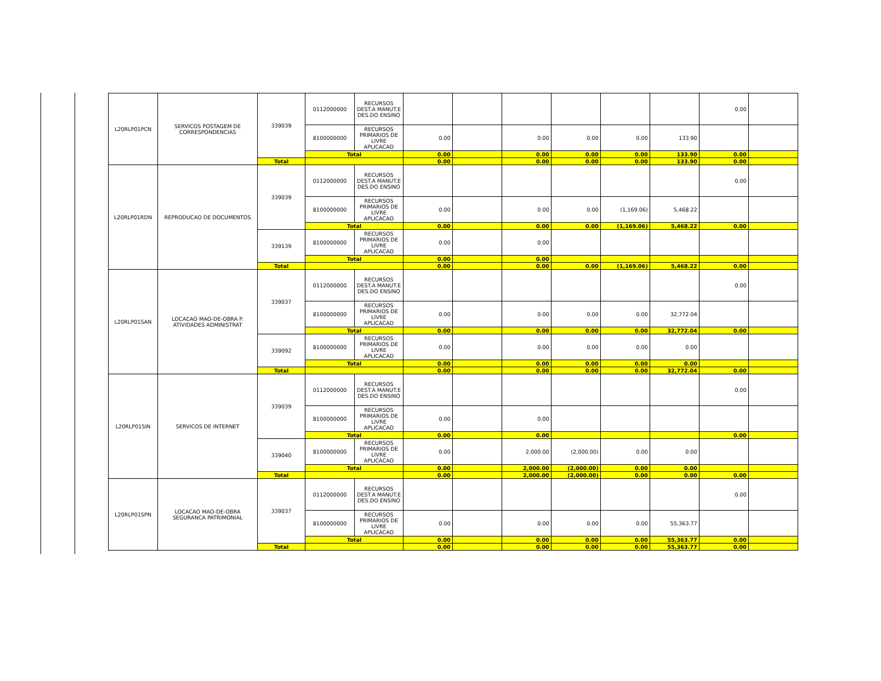| L20RLP01PCN | SERVICOS POSTAGEM DE CORRESPONDENCIAS | 339039 | 0112000000 | RECURSOS DEST.A MANUT.E DES.DO ENSINO | | | | | | | 0.00 | |
| | | | 8100000000 | RECURSOS PRIMARIOS DE LIVRE APLICACAO | 0.00 | | 0.00 | 0.00 | 0.00 | 133.90 | | |
| | | | Total | | 0.00 | | 0.00 | 0.00 | 0.00 | 133.90 | 0.00 | |
| | | Total | | | 0.00 | | 0.00 | 0.00 | 0.00 | 133.90 | 0.00 | |
| L20RLP01RDN | REPRODUCAO DE DOCUMENTOS | 339039 | 0112000000 | RECURSOS DEST.A MANUT.E DES.DO ENSINO | | | | | | | 0.00 | |
| | | | 8100000000 | RECURSOS PRIMARIOS DE LIVRE APLICACAO | 0.00 | | 0.00 | 0.00 | (1,169.06) | 5,468.22 | | |
| | | | Total | | 0.00 | | 0.00 | 0.00 | (1,169.06) | 5,468.22 | 0.00 | |
| | | 339139 | 8100000000 | RECURSOS PRIMARIOS DE LIVRE APLICACAO | 0.00 | | 0.00 | | | | | |
| | | | Total | | 0.00 | | 0.00 | | | | | |
| | | Total | | | 0.00 | | 0.00 | 0.00 | (1,169.06) | 5,468.22 | 0.00 | |
| L20RLP01SAN | LOCACAO MAO-DE-OBRA P. ATIVIDADES ADMINISTRAT | 339037 | 0112000000 | RECURSOS DEST.A MANUT.E DES.DO ENSINO | | | | | | | 0.00 | |
| | | | 8100000000 | RECURSOS PRIMARIOS DE LIVRE APLICACAO | 0.00 | | 0.00 | 0.00 | 0.00 | 32,772.04 | | |
| | | | Total | | 0.00 | | 0.00 | 0.00 | 0.00 | 32,772.04 | 0.00 | |
| | | 339092 | 8100000000 | RECURSOS PRIMARIOS DE LIVRE APLICACAO | 0.00 | | 0.00 | 0.00 | 0.00 | 0.00 | | |
| | | | Total | | 0.00 | | 0.00 | 0.00 | 0.00 | 0.00 | | |
| | | Total | | | 0.00 | | 0.00 | 0.00 | 0.00 | 32,772.04 | 0.00 | |
| L20RLP01SIN | SERVICOS DE INTERNET | 339039 | 0112000000 | RECURSOS DEST.A MANUT.E DES.DO ENSINO | | | | | | | 0.00 | |
| | | | 8100000000 | RECURSOS PRIMARIOS DE LIVRE APLICACAO | 0.00 | | 0.00 | | | | | |
| | | | Total | | 0.00 | | 0.00 | | | | 0.00 | |
| | | 339040 | 8100000000 | RECURSOS PRIMARIOS DE LIVRE APLICACAO | 0.00 | | 2,000.00 | (2,000.00) | 0.00 | 0.00 | | |
| | | | Total | | 0.00 | | 2,000.00 | (2,000.00) | 0.00 | 0.00 | | |
| | | Total | | | 0.00 | | 2,000.00 | (2,000.00) | 0.00 | 0.00 | 0.00 | |
| L20RLP01SPN | LOCACAO MAO-DE-OBRA SEGURANCA PATRIMONIAL | 339037 | 0112000000 | RECURSOS DEST.A MANUT.E DES.DO ENSINO | | | | | | | 0.00 | |
| | | | 8100000000 | RECURSOS PRIMARIOS DE LIVRE APLICACAO | 0.00 | | 0.00 | 0.00 | 0.00 | 55,363.77 | | |
| | | | Total | | 0.00 | | 0.00 | 0.00 | 0.00 | 55,363.77 | 0.00 | |
| | | Total | | | 0.00 | | 0.00 | 0.00 | 0.00 | 55,363.77 | 0.00 | |